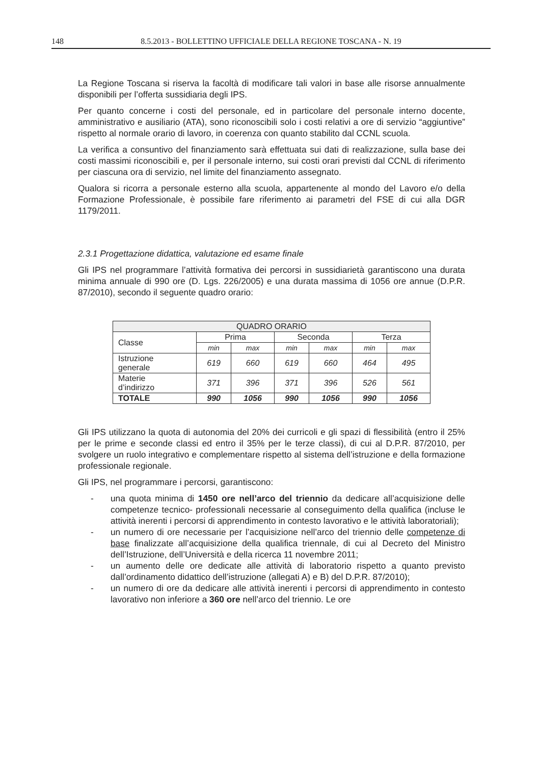148 8.5.2013 - BOLLETTINO UFFICIALE DELLA REGIONE TOSCANA - N. 19
La Regione Toscana si riserva la facoltà di modificare tali valori in base alle risorse annualmente disponibili per l’offerta sussidiaria degli IPS.
Per quanto concerne i costi del personale, ed in particolare del personale interno docente, amministrativo e ausiliario (ATA), sono riconoscibili solo i costi relativi a ore di servizio “aggiuntive” rispetto al normale orario di lavoro, in coerenza con quanto stabilito dal CCNL scuola.
La verifica a consuntivo del finanziamento sarà effettuata sui dati di realizzazione, sulla base dei costi massimi riconoscibili e, per il personale interno, sui costi orari previsti dal CCNL di riferimento per ciascuna ora di servizio, nel limite del finanziamento assegnato.
Qualora si ricorra a personale esterno alla scuola, appartenente al mondo del Lavoro e/o della Formazione Professionale, è possibile fare riferimento ai parametri del FSE di cui alla DGR 1179/2011.
2.3.1 Progettazione didattica, valutazione ed esame finale
Gli IPS nel programmare l’attività formativa dei percorsi in sussidiarietà garantiscono una durata minima annuale di 990 ore (D. Lgs. 226/2005) e una durata massima di 1056 ore annue (D.P.R. 87/2010), secondo il seguente quadro orario:
| QUADRO ORARIO | | | | | | |
| --- | --- | --- | --- | --- | --- | --- |
| Classe | Prima | | Seconda | | Terza | |
| | min | max | min | max | min | max |
| Istruzione generale | 619 | 660 | 619 | 660 | 464 | 495 |
| Materie d’indirizzo | 371 | 396 | 371 | 396 | 526 | 561 |
| TOTALE | 990 | 1056 | 990 | 1056 | 990 | 1056 |
Gli IPS utilizzano la quota di autonomia del 20% dei curricoli e gli spazi di flessibilità (entro il 25% per le prime e seconde classi ed entro il 35% per le terze classi), di cui al D.P.R. 87/2010, per svolgere un ruolo integrativo e complementare rispetto al sistema dell’istruzione e della formazione professionale regionale.
Gli IPS, nel programmare i percorsi, garantiscono:
- una quota minima di 1450 ore nell’arco del triennio da dedicare all’acquisizione delle competenze tecnico- professionali necessarie al conseguimento della qualifica (incluse le attività inerenti i percorsi di apprendimento in contesto lavorativo e le attività laboratoriali);
- un numero di ore necessarie per l’acquisizione nell’arco del triennio delle competenze di base finalizzate all’acquisizione della qualifica triennale, di cui al Decreto del Ministro dell’Istruzione, dell’Università e della ricerca 11 novembre 2011;
- un aumento delle ore dedicate alle attività di laboratorio rispetto a quanto previsto dall’ordinamento didattico dell’istruzione (allegati A) e B) del D.P.R. 87/2010);
- un numero di ore da dedicare alle attività inerenti i percorsi di apprendimento in contesto lavorativo non inferiore a 360 ore nell’arco del triennio. Le ore